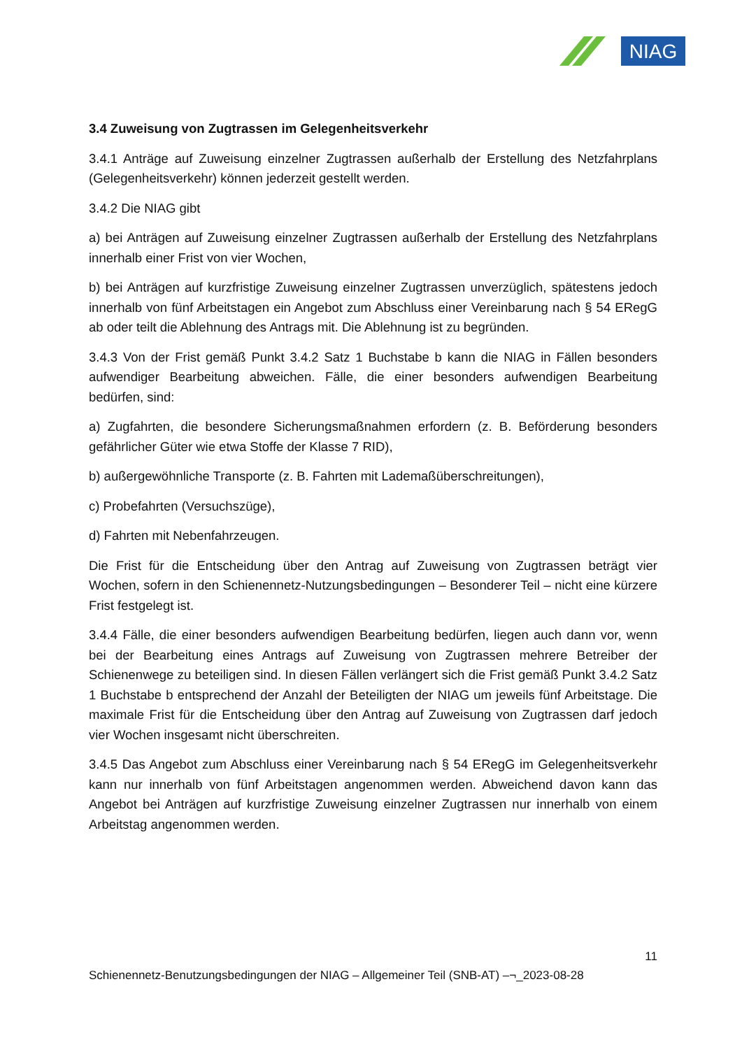NIAG
3.4 Zuweisung von Zugtrassen im Gelegenheitsverkehr
3.4.1 Anträge auf Zuweisung einzelner Zugtrassen außerhalb der Erstellung des Netzfahrplans (Gelegenheitsverkehr) können jederzeit gestellt werden.
3.4.2 Die NIAG gibt
a) bei Anträgen auf Zuweisung einzelner Zugtrassen außerhalb der Erstellung des Netzfahrplans innerhalb einer Frist von vier Wochen,
b) bei Anträgen auf kurzfristige Zuweisung einzelner Zugtrassen unverzüglich, spätestens jedoch innerhalb von fünf Arbeitstagen ein Angebot zum Abschluss einer Vereinbarung nach § 54 ERegG ab oder teilt die Ablehnung des Antrags mit. Die Ablehnung ist zu begründen.
3.4.3 Von der Frist gemäß Punkt 3.4.2 Satz 1 Buchstabe b kann die NIAG in Fällen besonders aufwendiger Bearbeitung abweichen. Fälle, die einer besonders aufwendigen Bearbeitung bedürfen, sind:
a) Zugfahrten, die besondere Sicherungsmaßnahmen erfordern (z. B. Beförderung besonders gefährlicher Güter wie etwa Stoffe der Klasse 7 RID),
b) außergewöhnliche Transporte (z. B. Fahrten mit Lademaßüberschreitungen),
c) Probefahrten (Versuchszüge),
d) Fahrten mit Nebenfahrzeugen.
Die Frist für die Entscheidung über den Antrag auf Zuweisung von Zugtrassen beträgt vier Wochen, sofern in den Schienennetz-Nutzungsbedingungen – Besonderer Teil – nicht eine kürzere Frist festgelegt ist.
3.4.4 Fälle, die einer besonders aufwendigen Bearbeitung bedürfen, liegen auch dann vor, wenn bei der Bearbeitung eines Antrags auf Zuweisung von Zugtrassen mehrere Betreiber der Schienenwege zu beteiligen sind. In diesen Fällen verlängert sich die Frist gemäß Punkt 3.4.2 Satz 1 Buchstabe b entsprechend der Anzahl der Beteiligten der NIAG um jeweils fünf Arbeitstage. Die maximale Frist für die Entscheidung über den Antrag auf Zuweisung von Zugtrassen darf jedoch vier Wochen insgesamt nicht überschreiten.
3.4.5 Das Angebot zum Abschluss einer Vereinbarung nach § 54 ERegG im Gelegenheitsverkehr kann nur innerhalb von fünf Arbeitstagen angenommen werden. Abweichend davon kann das Angebot bei Anträgen auf kurzfristige Zuweisung einzelner Zugtrassen nur innerhalb von einem Arbeitstag angenommen werden.
11
Schienennetz-Benutzungsbedingungen der NIAG – Allgemeiner Teil (SNB-AT) –¬_2023-08-28